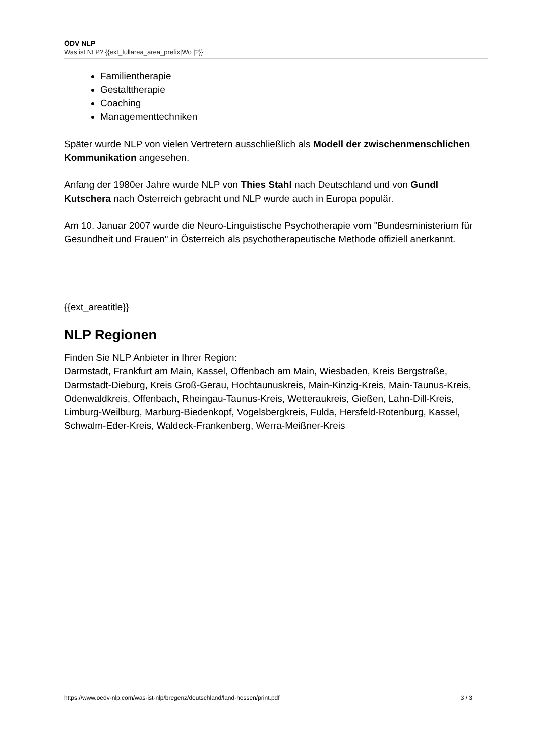ÖDV NLP
Was ist NLP? {{ext_fullarea_area_prefix|Wo |?}}
Familientherapie
Gestalttherapie
Coaching
Managementtechniken
Später wurde NLP von vielen Vertretern ausschließlich als Modell der zwischenmenschlichen Kommunikation angesehen.
Anfang der 1980er Jahre wurde NLP von Thies Stahl nach Deutschland und von Gundl Kutschera nach Österreich gebracht und NLP wurde auch in Europa populär.
Am 10. Januar 2007 wurde die Neuro-Linguistische Psychotherapie vom "Bundesministerium für Gesundheit und Frauen" in Österreich als psychotherapeutische Methode offiziell anerkannt.
{{ext_areatitle}}
NLP Regionen
Finden Sie NLP Anbieter in Ihrer Region:
Darmstadt, Frankfurt am Main, Kassel, Offenbach am Main, Wiesbaden, Kreis Bergstraße, Darmstadt-Dieburg, Kreis Groß-Gerau, Hochtaunuskreis, Main-Kinzig-Kreis, Main-Taunus-Kreis, Odenwaldkreis, Offenbach, Rheingau-Taunus-Kreis, Wetteraukreis, Gießen, Lahn-Dill-Kreis, Limburg-Weilburg, Marburg-Biedenkopf, Vogelsbergkreis, Fulda, Hersfeld-Rotenburg, Kassel, Schwalm-Eder-Kreis, Waldeck-Frankenberg, Werra-Meißner-Kreis
https://www.oedv-nlp.com/was-ist-nlp/bregenz/deutschland/land-hessen/print.pdf 3 / 3